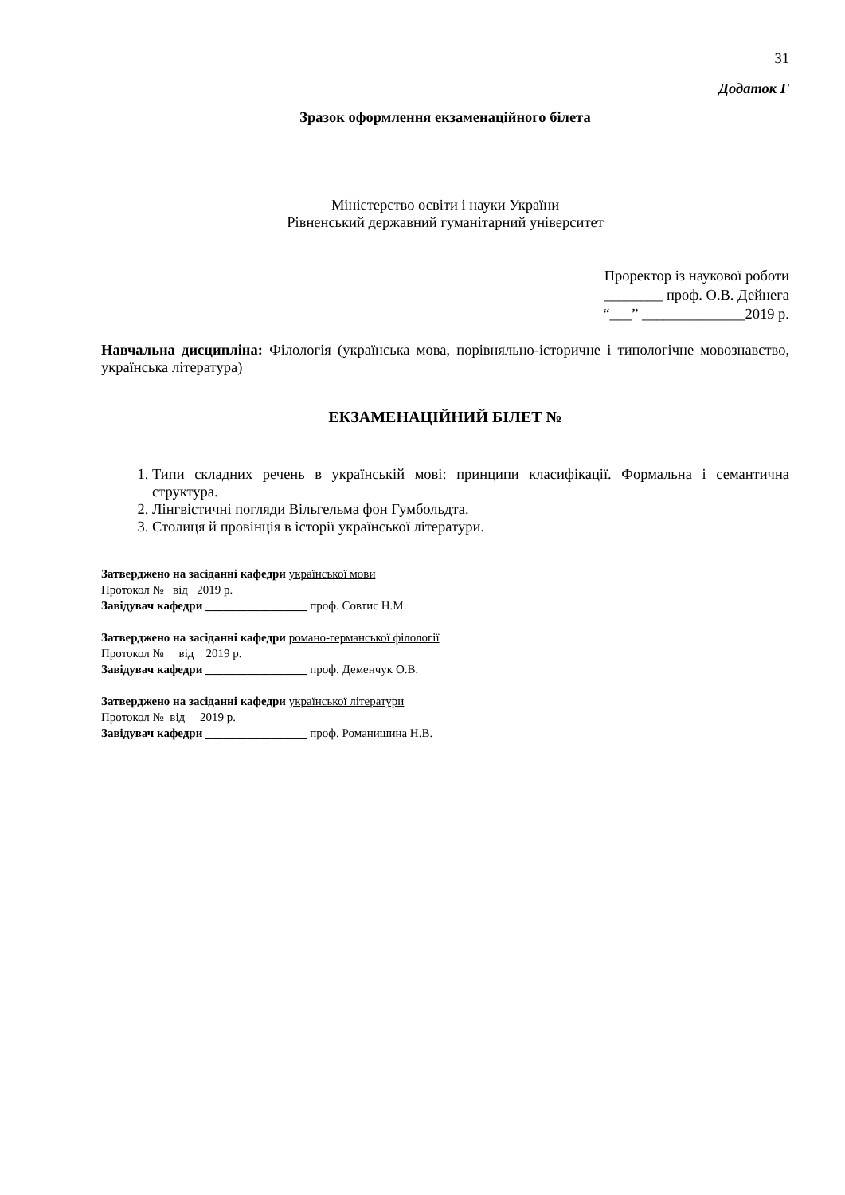31
Додаток Г
Зразок оформлення екзаменаційного білета
Міністерство освіти і науки України
Рівненський державний гуманітарний університет
Проректор із наукової роботи
________ проф. О.В. Дейнега
“___” ______________2019 р.
Навчальна дисципліна: Філологія (українська мова, порівняльно-історичне і типологічне мовознавство, українська література)
ЕКЗАМЕНАЦІЙНИЙ БІЛЕТ №
1. Типи складних речень в українській мові: принципи класифікації. Формальна і семантична структура.
2. Лінгвістичні погляди Вільгельма фон Гумбольдта.
3. Столиця й провінція в історії української літератури.
Затверджено на засіданні кафедри української мови
Протокол № від 2019 р.
Завідувач кафедри _________________ проф. Совтис Н.М.
Затверджено на засіданні кафедри романо-германської філології
Протокол № від 2019 р.
Завідувач кафедри _________________ проф. Деменчук О.В.
Затверджено на засіданні кафедри української літератури
Протокол № від 2019 р.
Завідувач кафедри _________________ проф. Романишина Н.В.